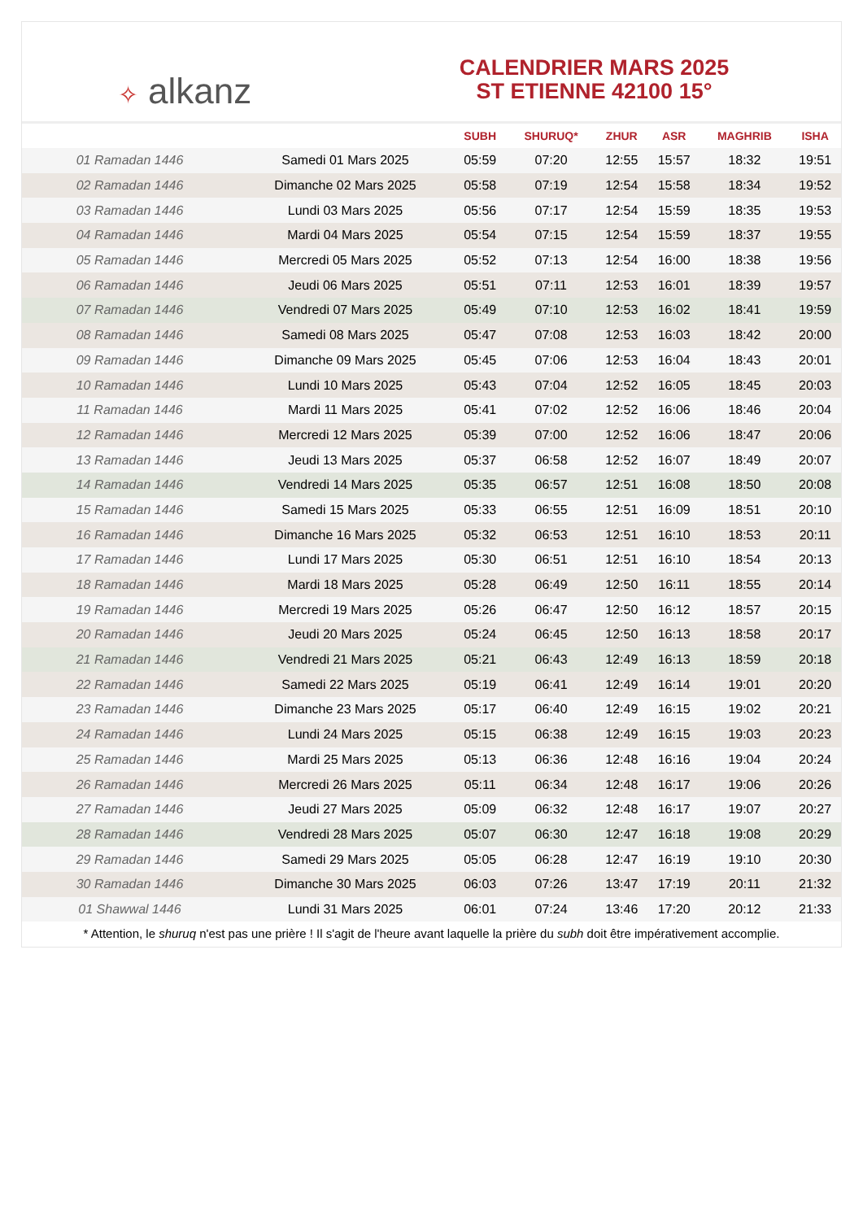✧ alkanz
CALENDRIER MARS 2025
ST ETIENNE 42100 15°
| | | SUBH | SHURUQ* | ZHUR | ASR | MAGHRIB | ISHA |
| --- | --- | --- | --- | --- | --- | --- | --- |
| 01 Ramadan 1446 | Samedi 01 Mars 2025 | 05:59 | 07:20 | 12:55 | 15:57 | 18:32 | 19:51 |
| 02 Ramadan 1446 | Dimanche 02 Mars 2025 | 05:58 | 07:19 | 12:54 | 15:58 | 18:34 | 19:52 |
| 03 Ramadan 1446 | Lundi 03 Mars 2025 | 05:56 | 07:17 | 12:54 | 15:59 | 18:35 | 19:53 |
| 04 Ramadan 1446 | Mardi 04 Mars 2025 | 05:54 | 07:15 | 12:54 | 15:59 | 18:37 | 19:55 |
| 05 Ramadan 1446 | Mercredi 05 Mars 2025 | 05:52 | 07:13 | 12:54 | 16:00 | 18:38 | 19:56 |
| 06 Ramadan 1446 | Jeudi 06 Mars 2025 | 05:51 | 07:11 | 12:53 | 16:01 | 18:39 | 19:57 |
| 07 Ramadan 1446 | Vendredi 07 Mars 2025 | 05:49 | 07:10 | 12:53 | 16:02 | 18:41 | 19:59 |
| 08 Ramadan 1446 | Samedi 08 Mars 2025 | 05:47 | 07:08 | 12:53 | 16:03 | 18:42 | 20:00 |
| 09 Ramadan 1446 | Dimanche 09 Mars 2025 | 05:45 | 07:06 | 12:53 | 16:04 | 18:43 | 20:01 |
| 10 Ramadan 1446 | Lundi 10 Mars 2025 | 05:43 | 07:04 | 12:52 | 16:05 | 18:45 | 20:03 |
| 11 Ramadan 1446 | Mardi 11 Mars 2025 | 05:41 | 07:02 | 12:52 | 16:06 | 18:46 | 20:04 |
| 12 Ramadan 1446 | Mercredi 12 Mars 2025 | 05:39 | 07:00 | 12:52 | 16:06 | 18:47 | 20:06 |
| 13 Ramadan 1446 | Jeudi 13 Mars 2025 | 05:37 | 06:58 | 12:52 | 16:07 | 18:49 | 20:07 |
| 14 Ramadan 1446 | Vendredi 14 Mars 2025 | 05:35 | 06:57 | 12:51 | 16:08 | 18:50 | 20:08 |
| 15 Ramadan 1446 | Samedi 15 Mars 2025 | 05:33 | 06:55 | 12:51 | 16:09 | 18:51 | 20:10 |
| 16 Ramadan 1446 | Dimanche 16 Mars 2025 | 05:32 | 06:53 | 12:51 | 16:10 | 18:53 | 20:11 |
| 17 Ramadan 1446 | Lundi 17 Mars 2025 | 05:30 | 06:51 | 12:51 | 16:10 | 18:54 | 20:13 |
| 18 Ramadan 1446 | Mardi 18 Mars 2025 | 05:28 | 06:49 | 12:50 | 16:11 | 18:55 | 20:14 |
| 19 Ramadan 1446 | Mercredi 19 Mars 2025 | 05:26 | 06:47 | 12:50 | 16:12 | 18:57 | 20:15 |
| 20 Ramadan 1446 | Jeudi 20 Mars 2025 | 05:24 | 06:45 | 12:50 | 16:13 | 18:58 | 20:17 |
| 21 Ramadan 1446 | Vendredi 21 Mars 2025 | 05:21 | 06:43 | 12:49 | 16:13 | 18:59 | 20:18 |
| 22 Ramadan 1446 | Samedi 22 Mars 2025 | 05:19 | 06:41 | 12:49 | 16:14 | 19:01 | 20:20 |
| 23 Ramadan 1446 | Dimanche 23 Mars 2025 | 05:17 | 06:40 | 12:49 | 16:15 | 19:02 | 20:21 |
| 24 Ramadan 1446 | Lundi 24 Mars 2025 | 05:15 | 06:38 | 12:49 | 16:15 | 19:03 | 20:23 |
| 25 Ramadan 1446 | Mardi 25 Mars 2025 | 05:13 | 06:36 | 12:48 | 16:16 | 19:04 | 20:24 |
| 26 Ramadan 1446 | Mercredi 26 Mars 2025 | 05:11 | 06:34 | 12:48 | 16:17 | 19:06 | 20:26 |
| 27 Ramadan 1446 | Jeudi 27 Mars 2025 | 05:09 | 06:32 | 12:48 | 16:17 | 19:07 | 20:27 |
| 28 Ramadan 1446 | Vendredi 28 Mars 2025 | 05:07 | 06:30 | 12:47 | 16:18 | 19:08 | 20:29 |
| 29 Ramadan 1446 | Samedi 29 Mars 2025 | 05:05 | 06:28 | 12:47 | 16:19 | 19:10 | 20:30 |
| 30 Ramadan 1446 | Dimanche 30 Mars 2025 | 06:03 | 07:26 | 13:47 | 17:19 | 20:11 | 21:32 |
| 01 Shawwal 1446 | Lundi 31 Mars 2025 | 06:01 | 07:24 | 13:46 | 17:20 | 20:12 | 21:33 |
* Attention, le shuruq n'est pas une prière ! Il s'agit de l'heure avant laquelle la prière du subh doit être impérativement accomplie.